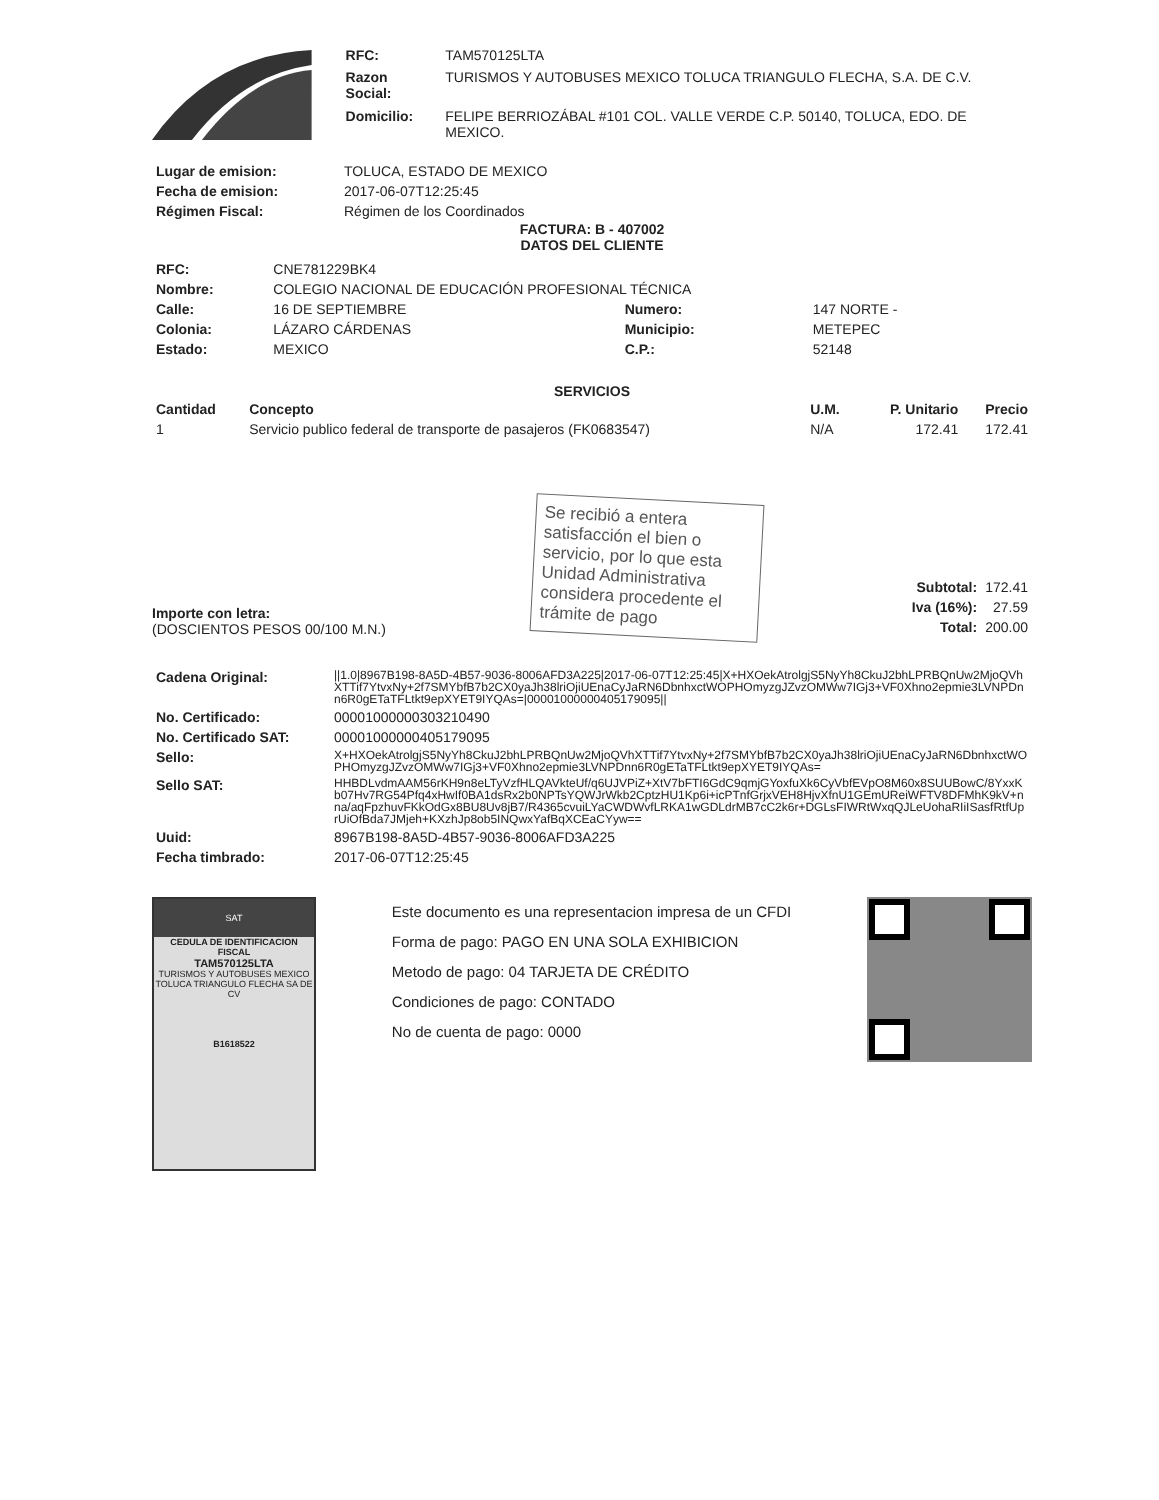| RFC: | TAM570125LTA |
| Razon Social: | TURISMOS Y AUTOBUSES MEXICO TOLUCA TRIANGULO FLECHA, S.A. DE C.V. |
| Domicilio: | FELIPE BERRIOZÁBAL #101 COL. VALLE VERDE C.P. 50140, TOLUCA, EDO. DE MEXICO. |
| Lugar de emision: | TOLUCA, ESTADO DE MEXICO |
| Fecha de emision: | 2017-06-07T12:25:45 |
| Régimen Fiscal: | Régimen de los Coordinados |
FACTURA: B - 407002
DATOS DEL CLIENTE
| RFC: | CNE781229BK4 | | |
| Nombre: | COLEGIO NACIONAL DE EDUCACIÓN PROFESIONAL TÉCNICA | | |
| Calle: | 16 DE SEPTIEMBRE | Numero: | 147 NORTE - |
| Colonia: | LÁZARO CÁRDENAS | Municipio: | METEPEC |
| Estado: | MEXICO | C.P.: | 52148 |
SERVICIOS
| Cantidad | Concepto | U.M. | P. Unitario | Precio |
| --- | --- | --- | --- | --- |
| 1 | Servicio publico federal de transporte de pasajeros (FK0683547) | N/A | 172.41 | 172.41 |
Importe con letra:
(DOSCIENTOS PESOS 00/100 M.N.)
Se recibió a entera satisfacción el bien o servicio, por lo que esta Unidad Administrativa considera procedente el trámite de pago
| Subtotal: | 172.41 |
| Iva (16%): | 27.59 |
| Total: | 200.00 |
| Cadena Original: | //1.0/8967B198-8A5D-4B57-9036-8006AFD3A225/2017-06-07T12:25:45/X+HXOekAtrolgjS5NyYh8CkuJ2bhLPRBQnUw2MjoQVhXTTif7YtvxNy+2f7SMYbfB7b2CX0yaJh38lriOjiUEnaCyJaRN6DbnhxctWOPHOmyzgJZvzOMWw7IGj3+VF0Xhno2epmie3LVNPDnn6R0gETaTFLtkt9epXYET9IYQAs=/00001000000405179095// |
| No. Certificado: | 00001000000303210490 |
| No. Certificado SAT: | 00001000000405179095 |
| Sello: | X+HXOekAtrolgjS5NyYh8CkuJ2bhLPRBQnUw2MjoQVhXTTif7YtvxNy+2f7SMYbfB7b2CX0yaJh38lriOjiUEnaCyJaRN6DbnhxctWOPHOmyzgJZvzOMWw7IGj3+VF0Xhno2epmie3LVNPDnn6R0gETaTFLtkt9epXYET9IYQAs= |
| Sello SAT: | HHBDLvdmAAM56rKH9n8eLTyVzfHLQAVkteUf/q6UJVPiZ+XtV7bFTI6GdC9qmjGYoxfuXk6CyVbfEVpO8M60x8SUUBowC/8YxxKb07Hv7RG54Pfq4xHwIf0BA1dsRx2b0NPTsYQWJrWkb2CptzHU1Kp6i+icPTnfGrjxVEH8HjvXfnU1GEmUReiWFTV8DFMhK9kV+nna/aqFpzhuvFKkOdGx8BU8Uv8jB7/R4365cvuiLYaCWDWvfLRKA1wGDLdrMB7cC2k6r+DGLsFIWRtWxqQJLeUohaRIiISasfRtfUprUiOfBda7JMjeh+KXzhJp8ob5INQwxYafBqXCEaCYyw== |
| Uuid: | 8967B198-8A5D-4B57-9036-8006AFD3A225 |
| Fecha timbrado: | 2017-06-07T12:25:45 |
SAT
CEDULA DE IDENTIFICACION FISCAL
TAM570125LTA
TURISMOS Y AUTOBUSES MEXICO TOLUCA TRIANGULO FLECHA SA DE CV
B1618522
Este documento es una representacion impresa de un CFDI
Forma de pago: PAGO EN UNA SOLA EXHIBICION
Metodo de pago: 04 TARJETA DE CRÉDITO
Condiciones de pago: CONTADO
No de cuenta de pago: 0000